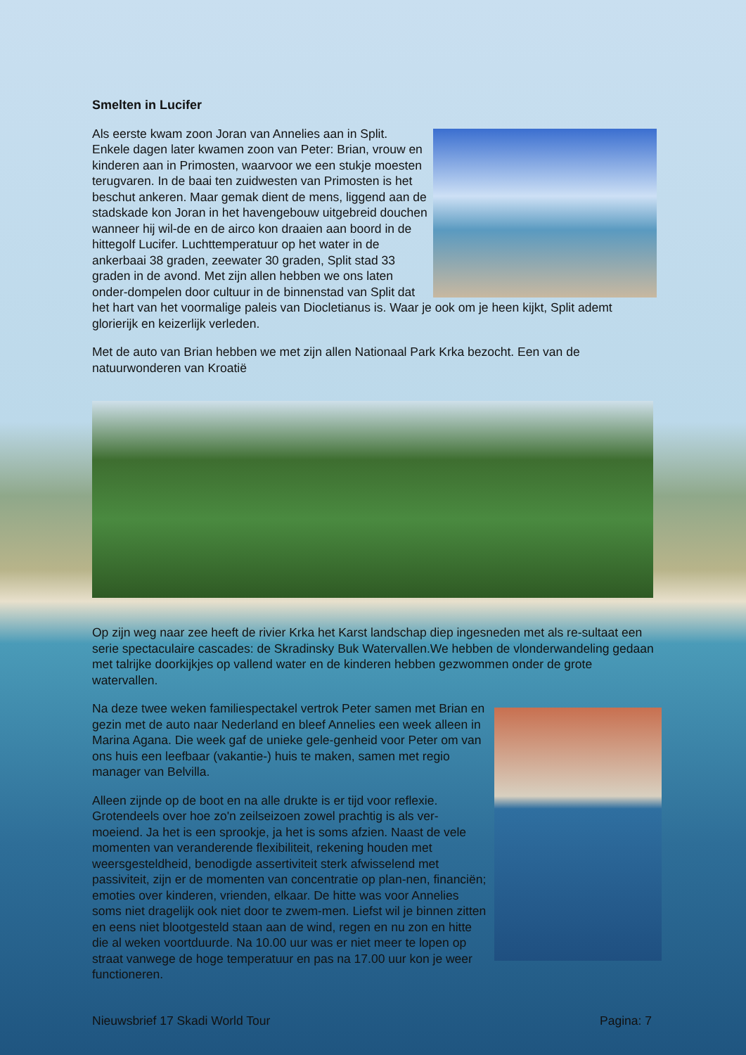Smelten in Lucifer
Als eerste kwam zoon Joran van Annelies aan in Split. Enkele dagen later kwamen zoon van Peter: Brian, vrouw en kinderen aan in Primosten, waarvoor we een stukje moesten terugvaren. In de baai ten zuidwesten van Primosten is het beschut ankeren. Maar gemak dient de mens, liggend aan de stadskade kon Joran in het havengebouw uitgebreid douchen wanneer hij wil-de en de airco kon draaien aan boord in de hittegolf Lucifer. Luchttemperatuur op het water in de ankerbaai 38 graden, zeewater 30 graden, Split stad 33 graden in de avond. Met zijn allen hebben we ons laten onder-dompelen door cultuur in de binnenstad van Split dat het hart van het voormalige paleis van Diocletianus is. Waar je ook om je heen kijkt, Split ademt glorierijk en keizerlijk verleden.
Met de auto van Brian hebben we met zijn allen Nationaal Park Krka bezocht. Een van de natuurwonderen van Kroatië
Op zijn weg naar zee heeft de rivier Krka het Karst landschap diep ingesneden met als re-sultaat een serie spectaculaire cascades: de Skradinsky Buk Watervallen.We hebben de vlonderwandeling gedaan met talrijke doorkijkjes op vallend water en de kinderen hebben gezwommen onder de grote watervallen.
Na deze twee weken familiespectakel vertrok Peter samen met Brian en gezin met de auto naar Nederland en bleef Annelies een week alleen in Marina Agana. Die week gaf de unieke gele-genheid voor Peter om van ons huis een leefbaar (vakantie-) huis te maken, samen met regio manager van Belvilla.
Alleen zijnde op de boot en na alle drukte is er tijd voor reflexie. Grotendeels over hoe zo'n zeilseizoen zowel prachtig is als ver-moeiend. Ja het is een sprookje, ja het is soms afzien. Naast de vele momenten van veranderende flexibiliteit, rekening houden met weersgesteldheid, benodigde assertiviteit sterk afwisselend met passiviteit, zijn er de momenten van concentratie op plan-nen, financiën; emoties over kinderen, vrienden, elkaar. De hitte was voor Annelies soms niet dragelijk ook niet door te zwem-men. Liefst wil je binnen zitten en eens niet blootgesteld staan aan de wind, regen en nu zon en hitte die al weken voortduurde. Na 10.00 uur was er niet meer te lopen op straat vanwege de hoge temperatuur en pas na 17.00 uur kon je weer functioneren.
Nieuwsbrief 17 Skadi World Tour Pagina: 7